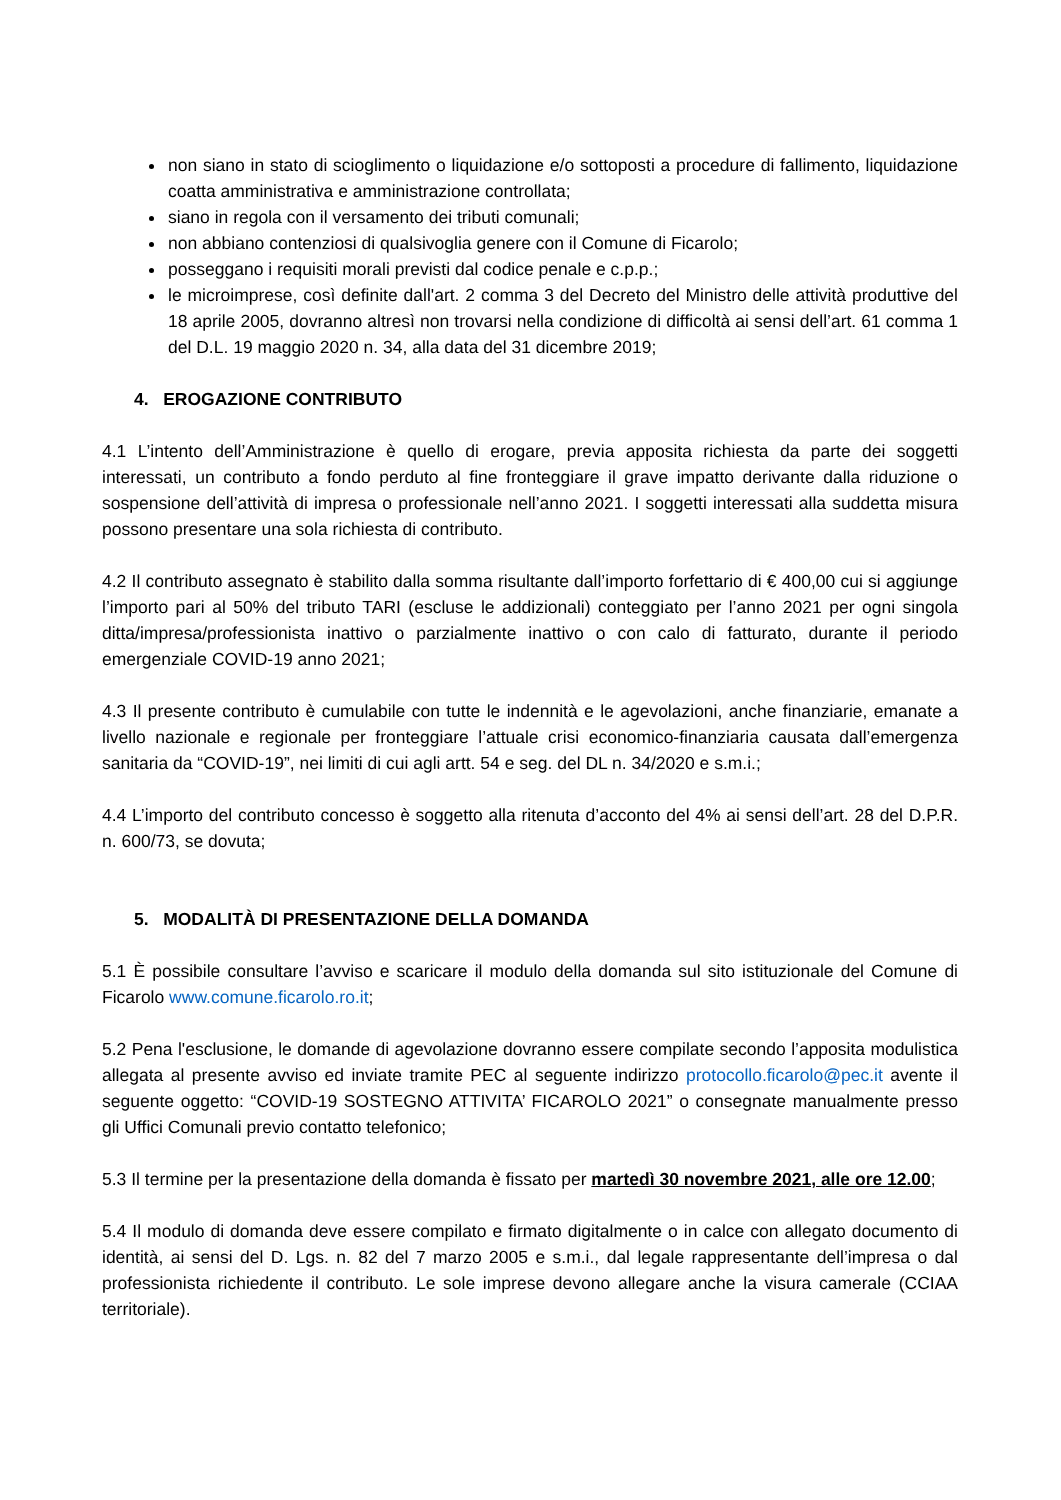non siano in stato di scioglimento o liquidazione e/o sottoposti a procedure di fallimento, liquidazione coatta amministrativa e amministrazione controllata;
siano in regola con il versamento dei tributi comunali;
non abbiano contenziosi di qualsivoglia genere con il Comune di Ficarolo;
posseggano i requisiti morali previsti dal codice penale e c.p.p.;
le microimprese, così definite dall'art. 2 comma 3 del Decreto del Ministro delle attività produttive del 18 aprile 2005, dovranno altresì non trovarsi nella condizione di difficoltà ai sensi dell’art. 61 comma 1 del D.L. 19 maggio 2020 n. 34, alla data del 31 dicembre 2019;
4. EROGAZIONE CONTRIBUTO
4.1 L’intento dell’Amministrazione è quello di erogare, previa apposita richiesta da parte dei soggetti interessati, un contributo a fondo perduto al fine fronteggiare il grave impatto derivante dalla riduzione o sospensione dell’attività di impresa o professionale nell’anno 2021. I soggetti interessati alla suddetta misura possono presentare una sola richiesta di contributo.
4.2 Il contributo assegnato è stabilito dalla somma risultante dall’importo forfettario di € 400,00 cui si aggiunge l’importo pari al 50% del tributo TARI (escluse le addizionali) conteggiato per l’anno 2021 per ogni singola ditta/impresa/professionista inattivo o parzialmente inattivo o con calo di fatturato, durante il periodo emergenziale COVID-19 anno 2021;
4.3 Il presente contributo è cumulabile con tutte le indennità e le agevolazioni, anche finanziarie, emanate a livello nazionale e regionale per fronteggiare l’attuale crisi economico-finanziaria causata dall’emergenza sanitaria da “COVID-19”, nei limiti di cui agli artt. 54 e seg. del DL n. 34/2020 e s.m.i.;
4.4 L’importo del contributo concesso è soggetto alla ritenuta d’acconto del 4% ai sensi dell’art. 28 del D.P.R. n. 600/73, se dovuta;
5. MODALITÀ DI PRESENTAZIONE DELLA DOMANDA
5.1 È possibile consultare l’avviso e scaricare il modulo della domanda sul sito istituzionale del Comune di Ficarolo www.comune.ficarolo.ro.it;
5.2 Pena l'esclusione, le domande di agevolazione dovranno essere compilate secondo l’apposita modulistica allegata al presente avviso ed inviate tramite PEC al seguente indirizzo protocollo.ficarolo@pec.it avente il seguente oggetto: “COVID-19 SOSTEGNO ATTIVITA’ FICAROLO 2021” o consegnate manualmente presso gli Uffici Comunali previo contatto telefonico;
5.3 Il termine per la presentazione della domanda è fissato per martedì 30 novembre 2021, alle ore 12.00;
5.4 Il modulo di domanda deve essere compilato e firmato digitalmente o in calce con allegato documento di identità, ai sensi del D. Lgs. n. 82 del 7 marzo 2005 e s.m.i., dal legale rappresentante dell’impresa o dal professionista richiedente il contributo. Le sole imprese devono allegare anche la visura camerale (CCIAA territoriale).